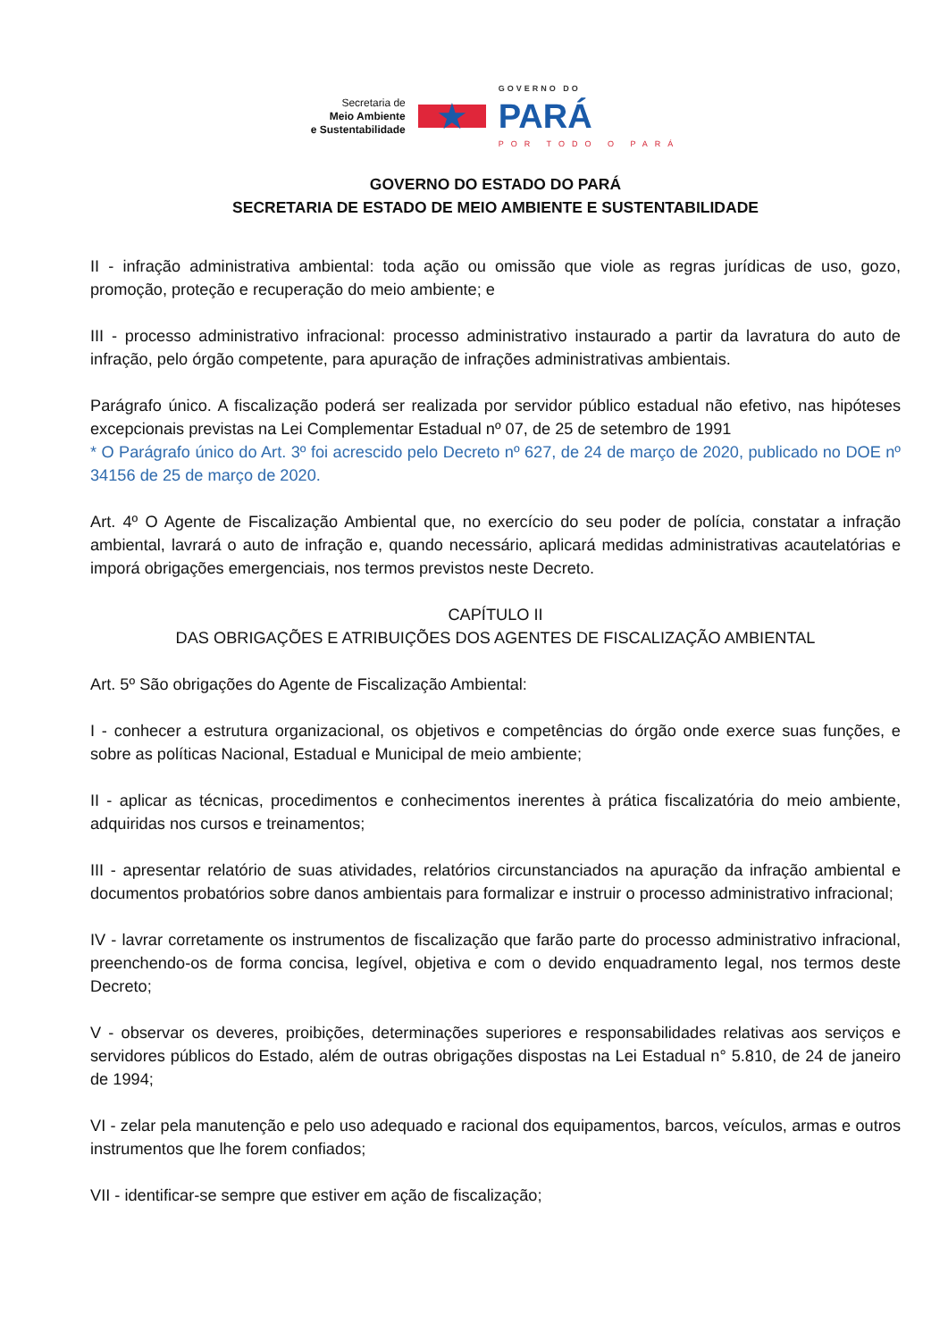Secretaria de
Meio Ambiente
e Sustentabilidade
★
GOVERNO DO
PARÁ
POR TODO O PARÁ
GOVERNO DO ESTADO DO PARÁ
SECRETARIA DE ESTADO DE MEIO AMBIENTE E SUSTENTABILIDADE
II - infração administrativa ambiental: toda ação ou omissão que viole as regras jurídicas de uso, gozo, promoção, proteção e recuperação do meio ambiente; e
III - processo administrativo infracional: processo administrativo instaurado a partir da lavratura do auto de infração, pelo órgão competente, para apuração de infrações administrativas ambientais.
Parágrafo único. A fiscalização poderá ser realizada por servidor público estadual não efetivo, nas hipóteses excepcionais previstas na Lei Complementar Estadual nº 07, de 25 de setembro de 1991
* O Parágrafo único do Art. 3º foi acrescido pelo Decreto nº 627, de 24 de março de 2020, publicado no DOE nº 34156 de 25 de março de 2020.
Art. 4º O Agente de Fiscalização Ambiental que, no exercício do seu poder de polícia, constatar a infração ambiental, lavrará o auto de infração e, quando necessário, aplicará medidas administrativas acautelatórias e imporá obrigações emergenciais, nos termos previstos neste Decreto.
CAPÍTULO II
DAS OBRIGAÇÕES E ATRIBUIÇÕES DOS AGENTES DE FISCALIZAÇÃO AMBIENTAL
Art. 5º São obrigações do Agente de Fiscalização Ambiental:
I - conhecer a estrutura organizacional, os objetivos e competências do órgão onde exerce suas funções, e sobre as políticas Nacional, Estadual e Municipal de meio ambiente;
II - aplicar as técnicas, procedimentos e conhecimentos inerentes à prática fiscalizatória do meio ambiente, adquiridas nos cursos e treinamentos;
III - apresentar relatório de suas atividades, relatórios circunstanciados na apuração da infração ambiental e documentos probatórios sobre danos ambientais para formalizar e instruir o processo administrativo infracional;
IV - lavrar corretamente os instrumentos de fiscalização que farão parte do processo administrativo infracional, preenchendo-os de forma concisa, legível, objetiva e com o devido enquadramento legal, nos termos deste Decreto;
V - observar os deveres, proibições, determinações superiores e responsabilidades relativas aos serviços e servidores públicos do Estado, além de outras obrigações dispostas na Lei Estadual n° 5.810, de 24 de janeiro de 1994;
VI - zelar pela manutenção e pelo uso adequado e racional dos equipamentos, barcos, veículos, armas e outros instrumentos que lhe forem confiados;
VII - identificar-se sempre que estiver em ação de fiscalização;